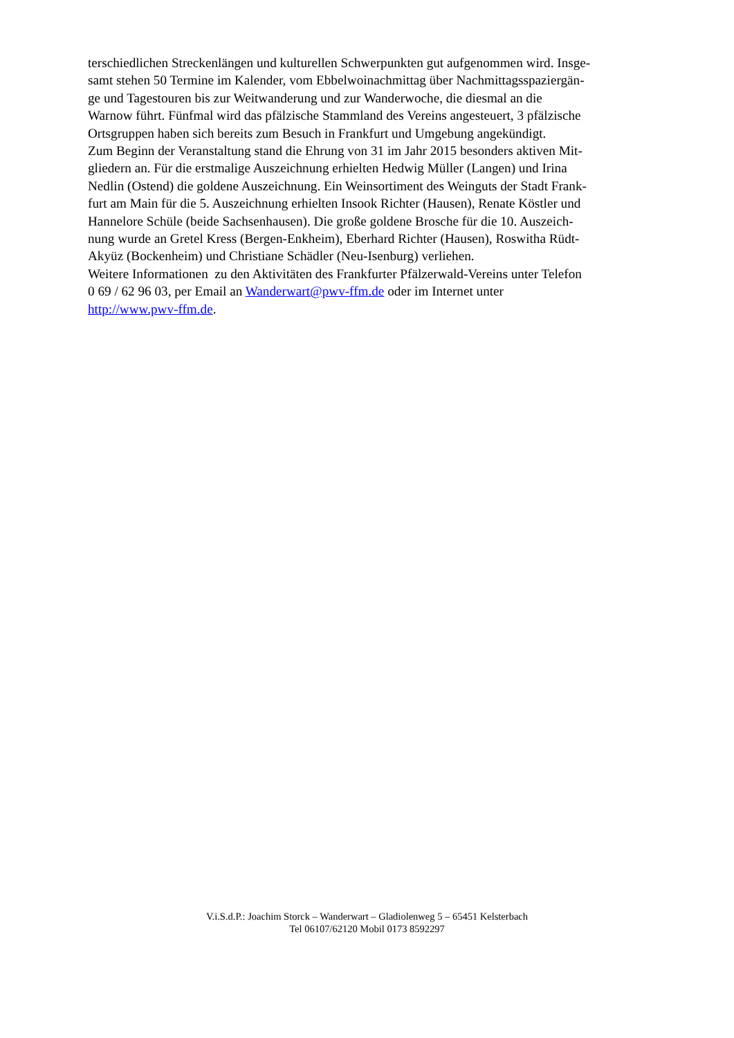terschiedlichen Streckenlängen und kulturellen Schwerpunkten gut aufgenommen wird. Insge-
samt stehen 50 Termine im Kalender, vom Ebbelwoinachmittag über Nachmittagsspaziergän-
ge und Tagestouren bis zur Weitwanderung und zur Wanderwoche, die diesmal an die
Warnow führt. Fünfmal wird das pfälzische Stammland des Vereins angesteuert, 3 pfälzische
Ortsgruppen haben sich bereits zum Besuch in Frankfurt und Umgebung angekündigt.
Zum Beginn der Veranstaltung stand die Ehrung von 31 im Jahr 2015 besonders aktiven Mit-
gliedern an. Für die erstmalige Auszeichnung erhielten Hedwig Müller (Langen) und Irina
Nedlin (Ostend) die goldene Auszeichnung. Ein Weinsortiment des Weinguts der Stadt Frank-
furt am Main für die 5. Auszeichnung erhielten Insook Richter (Hausen), Renate Köstler und
Hannelore Schüle (beide Sachsenhausen). Die große goldene Brosche für die 10. Auszeich-
nung wurde an Gretel Kress (Bergen-Enkheim), Eberhard Richter (Hausen), Roswitha Rüdt-
Akyüz (Bockenheim) und Christiane Schädler (Neu-Isenburg) verliehen.
Weitere Informationen zu den Aktivitäten des Frankfurter Pfälzerwald-Vereins unter Telefon
0 69 / 62 96 03, per Email an Wanderwart@pwv-ffm.de oder im Internet unter
http://www.pwv-ffm.de.
V.i.S.d.P.: Joachim Storck – Wanderwart – Gladiolenweg 5 – 65451 Kelsterbach
Tel 06107/62120 Mobil 0173 8592297